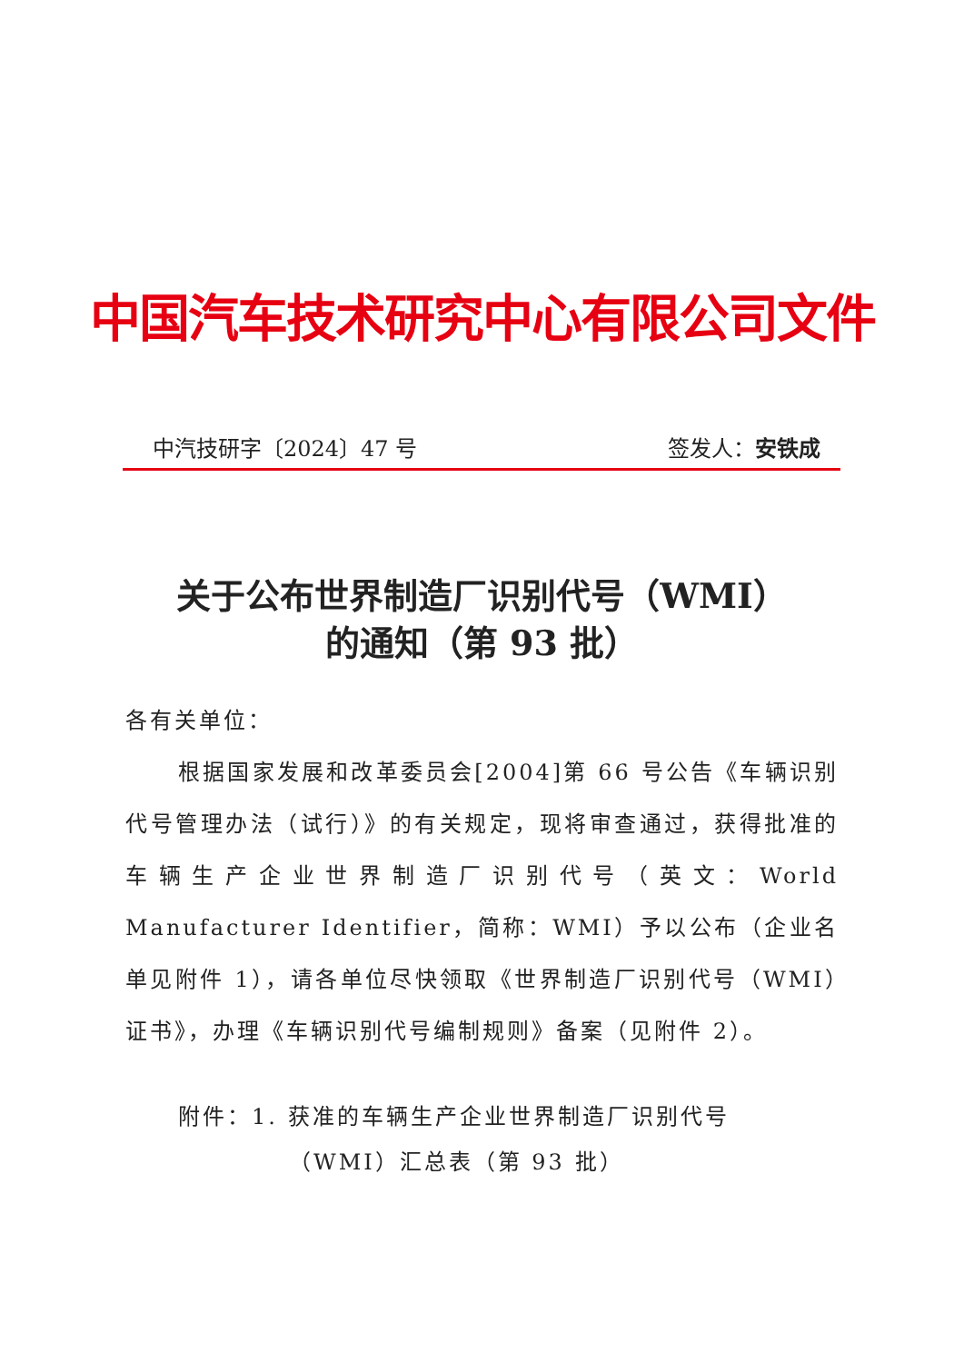中国汽车技术研究中心有限公司文件
中汽技研字〔2024〕47 号 签发人：安铁成
关于公布世界制造厂识别代号（WMI）
的通知（第 93 批）
各有关单位：
根据国家发展和改革委员会[2004]第 66 号公告《车辆识别代号管理办法（试行）》的有关规定，现将审查通过，获得批准的车辆生产企业世界制造厂识别代号（英文：World Manufacturer Identifier，简称：WMI）予以公布（企业名单见附件 1），请各单位尽快领取《世界制造厂识别代号（WMI）证书》，办理《车辆识别代号编制规则》备案（见附件 2）。
附件：1. 获准的车辆生产企业世界制造厂识别代号
（WMI）汇总表（第 93 批）